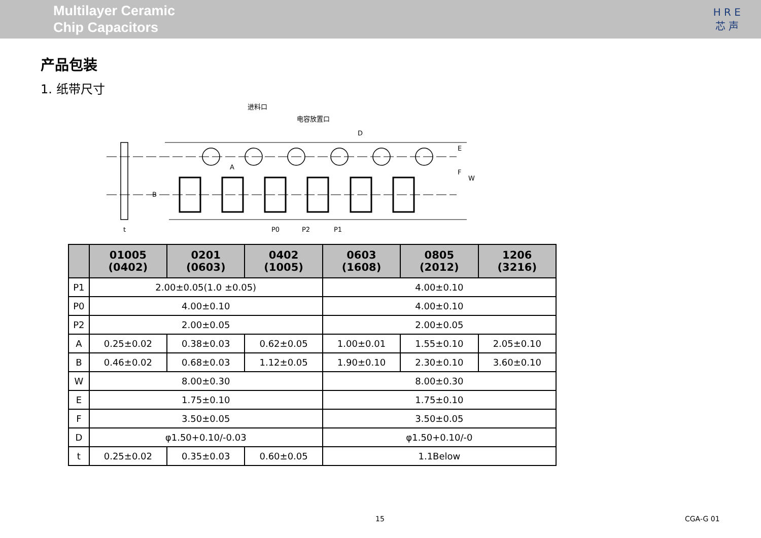Multilayer Ceramic
Chip Capacitors
H R E
芯 声
产品包装
1. 纸带尺寸
进料口
电容放置口
D
A
B
E
F
W
P0
P2
P1
t
| | 01005 (0402) | 0201 (0603) | 0402 (1005) | 0603 (1608) | 0805 (2012) | 1206 (3216) |
| --- | --- | --- | --- | --- | --- | --- |
| P1 | 2.00±0.05(1.0 ±0.05) | | | 4.00±0.10 | | |
| P0 | 4.00±0.10 | | | 4.00±0.10 | | |
| P2 | 2.00±0.05 | | | 2.00±0.05 | | |
| A | 0.25±0.02 | 0.38±0.03 | 0.62±0.05 | 1.00±0.01 | 1.55±0.10 | 2.05±0.10 |
| B | 0.46±0.02 | 0.68±0.03 | 1.12±0.05 | 1.90±0.10 | 2.30±0.10 | 3.60±0.10 |
| W | 8.00±0.30 | | | 8.00±0.30 | | |
| E | 1.75±0.10 | | | 1.75±0.10 | | |
| F | 3.50±0.05 | | | 3.50±0.05 | | |
| D | φ1.50+0.10/-0.03 | | | φ1.50+0.10/-0 | | |
| t | 0.25±0.02 | 0.35±0.03 | 0.60±0.05 | 1.1Below | | |
15 CGA-G 01